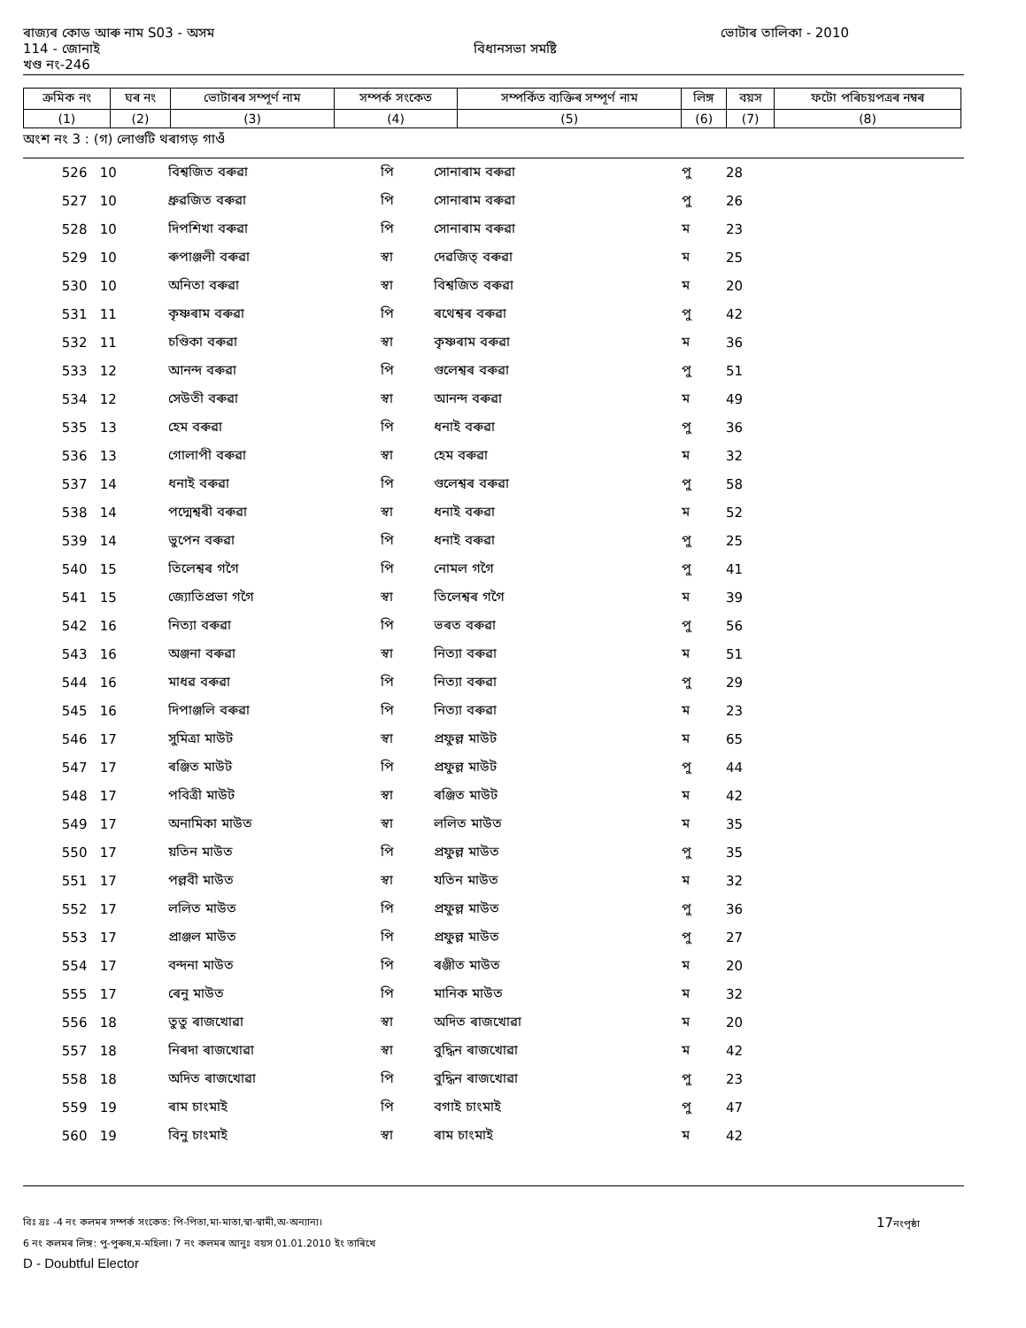ৰাজ্যৰ কোড আৰু নাম S03 - অসম ভোটাৰ তালিকা - 2010
114 - জোনাই বিধানসভা সমষ্টি
খণ্ড নং-246
| ক্ৰমিক নং | ঘৰ নং | ভোটাৰৰ সম্পূৰ্ণ নাম | সম্পৰ্ক সংকেত | সম্পৰ্কিত ব্যক্তিৰ সম্পূৰ্ণ নাম | লিঙ্গ | বয়স | ফটো পৰিচয়পত্ৰৰ নম্বৰ |
| --- | --- | --- | --- | --- | --- | --- | --- |
| (1) | (2) | (3) | (4) | (5) | (6) | (7) | (8) |
অংশ নং 3 : (গ) লোগুটি থৰাগড় গাওঁ
| 526 | 10 | বিশ্বজিত বৰুৱা | পি | সোনাৰাম বৰুৱা | পু | 28 | |
| 527 | 10 | ধ্ৰুৱজিত বৰুৱা | পি | সোনাৰাম বৰুৱা | পু | 26 | |
| 528 | 10 | দিপশিখা বৰুৱা | পি | সোনাৰাম বৰুৱা | ম | 23 | |
| 529 | 10 | ৰুপাঞ্জলী বৰুৱা | স্বা | দেৱজিত্ বৰুৱা | ম | 25 | |
| 530 | 10 | অনিতা বৰুৱা | স্বা | বিশ্বজিত বৰুৱা | ম | 20 | |
| 531 | 11 | কৃষ্ণৰাম বৰুৱা | পি | ৰথেশ্বৰ বৰুৱা | পু | 42 | |
| 532 | 11 | চণ্ডিকা বৰুৱা | স্বা | কৃষ্ণৰাম বৰুৱা | ম | 36 | |
| 533 | 12 | আনন্দ বৰুৱা | পি | গুলেশ্বৰ বৰুৱা | পু | 51 | |
| 534 | 12 | সেউতী বৰুৱা | স্বা | আনন্দ বৰুৱা | ম | 49 | |
| 535 | 13 | হেম বৰুৱা | পি | ধনাই বৰুৱা | পু | 36 | |
| 536 | 13 | গোলাপী বৰুৱা | স্বা | হেম বৰুৱা | ম | 32 | |
| 537 | 14 | ধনাই বৰুৱা | পি | গুলেশ্বৰ বৰুৱা | পু | 58 | |
| 538 | 14 | পদ্মেশ্বৰী বৰুৱা | স্বা | ধনাই বৰুৱা | ম | 52 | |
| 539 | 14 | ভুপেন বৰুৱা | পি | ধনাই বৰুৱা | পু | 25 | |
| 540 | 15 | তিলেশ্বৰ গগৈ | পি | নোমল গগৈ | পু | 41 | |
| 541 | 15 | জ্যোতিপ্ৰভা গগৈ | স্বা | তিলেশ্বৰ গগৈ | ম | 39 | |
| 542 | 16 | নিত্যা বৰুৱা | পি | ভৰত বৰুৱা | পু | 56 | |
| 543 | 16 | অঞ্জনা বৰুৱা | স্বা | নিত্যা বৰুৱা | ম | 51 | |
| 544 | 16 | মাধৱ বৰুৱা | পি | নিত্যা বৰুৱা | পু | 29 | |
| 545 | 16 | দিপাঞ্জলি বৰুৱা | পি | নিত্যা বৰুৱা | ম | 23 | |
| 546 | 17 | সুমিত্ৰা মাউট | স্বা | প্ৰফুল্ল মাউট | ম | 65 | |
| 547 | 17 | ৰঞ্জিত মাউট | পি | প্ৰফুল্ল মাউট | পু | 44 | |
| 548 | 17 | পবিত্ৰী মাউট | স্বা | ৰঞ্জিত মাউট | ম | 42 | |
| 549 | 17 | অনামিকা মাউত | স্বা | ললিত মাউত | ম | 35 | |
| 550 | 17 | য়তিন মাউত | পি | প্ৰফুল্ল মাউত | পু | 35 | |
| 551 | 17 | পল্লবী মাউত | স্বা | যতিন মাউত | ম | 32 | |
| 552 | 17 | ললিত মাউত | পি | প্ৰফুল্ল মাউত | পু | 36 | |
| 553 | 17 | প্ৰাঞ্জল মাউত | পি | প্ৰফুল্ল মাউত | পু | 27 | |
| 554 | 17 | বন্দনা মাউত | পি | ৰঞ্জীত মাউত | ম | 20 | |
| 555 | 17 | ৰেনু মাউত | পি | মানিক মাউত | ম | 32 | |
| 556 | 18 | তুতু ৰাজখোৱা | স্বা | অদিত ৰাজখোৱা | ম | 20 | |
| 557 | 18 | নিৰদা ৰাজখোৱা | স্বা | বুদ্ধিন ৰাজখোৱা | ম | 42 | |
| 558 | 18 | অদিত ৰাজখোৱা | পি | বুদ্ধিন ৰাজখোৱা | পু | 23 | |
| 559 | 19 | ৰাম চাংমাই | পি | বগাই চাংমাই | পু | 47 | |
| 560 | 19 | বিনু চাংমাই | স্বা | ৰাম চাংমাই | ম | 42 | |
বিঃ দ্ৰঃ -4 নং কলমৰ সম্পৰ্ক সংকেত: পি-পিতা,মা-মাতা,স্বা-স্বামী,অ-অন্যান্য। 17নংপৃষ্ঠা
6 নং কলমৰ লিঙ্গ: পু-পুৰুষ,ম-মহিলা। 7 নং কলমৰ আনুঃ বয়স 01.01.2010 ইং তাৰিখে
D - Doubtful Elector